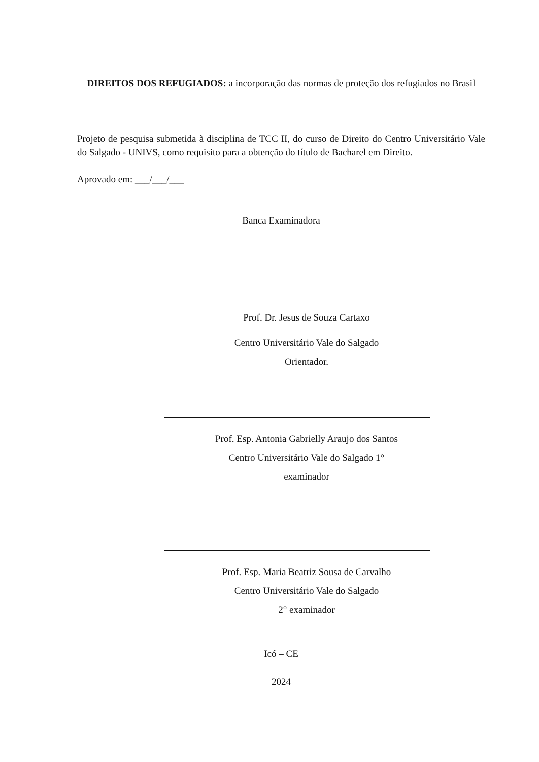DIREITOS DOS REFUGIADOS: a incorporação das normas de proteção dos refugiados no Brasil
Projeto de pesquisa submetida à disciplina de TCC II, do curso de Direito do Centro Universitário Vale do Salgado - UNIVS, como requisito para a obtenção do título de Bacharel em Direito.
Aprovado em: ___/___/___
Banca Examinadora
Prof. Dr. Jesus de Souza Cartaxo
Centro Universitário Vale do Salgado
Orientador.
Prof. Esp. Antonia Gabrielly Araujo dos Santos
Centro Universitário Vale do Salgado 1°
examinador
Prof. Esp. Maria Beatriz Sousa de Carvalho
Centro Universitário Vale do Salgado
2° examinador
Icó – CE
2024